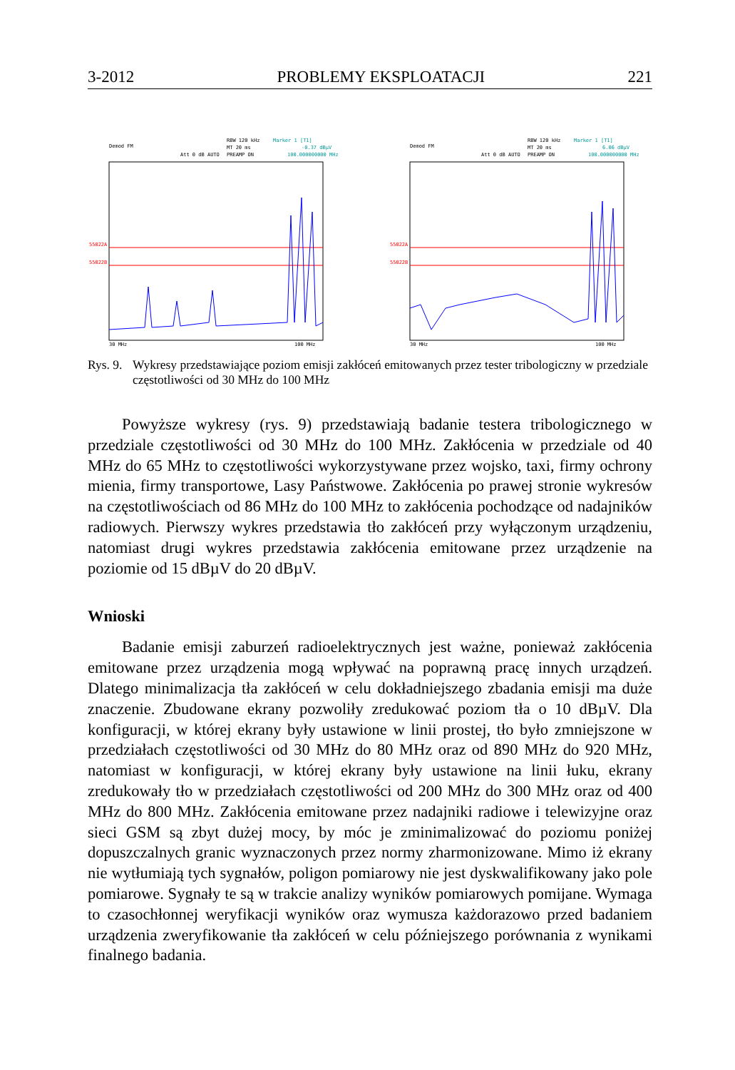3-2012 PROBLEMY EKSPLOATACJI 221
Demod FM
RBW 120 kHz
Marker 1 [T1]
MT 20 ms
-0.37 dBµV
Att 0 dB AUTO
PREAMP ON
100.000000000 MHz
55022A
55022B
30 MHz
100 MHz
Demod FM
RBW 120 kHz
Marker 1 [T1]
MT 20 ms
6.06 dBµV
Att 0 dB AUTO
PREAMP ON
100.000000000 MHz
55022A
55022B
30 MHz
100 MHz
Rys. 9. Wykresy przedstawiające poziom emisji zakłóceń emitowanych przez tester tribologiczny w przedziale częstotliwości od 30 MHz do 100 MHz
Powyższe wykresy (rys. 9) przedstawiają badanie testera tribologicznego w przedziale częstotliwości od 30 MHz do 100 MHz. Zakłócenia w przedziale od 40 MHz do 65 MHz to częstotliwości wykorzystywane przez wojsko, taxi, firmy ochrony mienia, firmy transportowe, Lasy Państwowe. Zakłócenia po prawej stronie wykresów na częstotliwościach od 86 MHz do 100 MHz to zakłócenia pochodzące od nadajników radiowych. Pierwszy wykres przedstawia tło zakłóceń przy wyłączonym urządzeniu, natomiast drugi wykres przedstawia zakłócenia emitowane przez urządzenie na poziomie od 15 dBµV do 20 dBµV.
Wnioski
Badanie emisji zaburzeń radioelektrycznych jest ważne, ponieważ zakłócenia emitowane przez urządzenia mogą wpływać na poprawną pracę innych urządzeń. Dlatego minimalizacja tła zakłóceń w celu dokładniejszego zbadania emisji ma duże znaczenie. Zbudowane ekrany pozwoliły zredukować poziom tła o 10 dBµV. Dla konfiguracji, w której ekrany były ustawione w linii prostej, tło było zmniejszone w przedziałach częstotliwości od 30 MHz do 80 MHz oraz od 890 MHz do 920 MHz, natomiast w konfiguracji, w której ekrany były ustawione na linii łuku, ekrany zredukowały tło w przedziałach częstotliwości od 200 MHz do 300 MHz oraz od 400 MHz do 800 MHz. Zakłócenia emitowane przez nadajniki radiowe i telewizyjne oraz sieci GSM są zbyt dużej mocy, by móc je zminimalizować do poziomu poniżej dopuszczalnych granic wyznaczonych przez normy zharmonizowane. Mimo iż ekrany nie wytłumiają tych sygnałów, poligon pomiarowy nie jest dyskwalifikowany jako pole pomiarowe. Sygnały te są w trakcie analizy wyników pomiarowych pomijane. Wymaga to czasochłonnej weryfikacji wyników oraz wymusza każdorazowo przed badaniem urządzenia zweryfikowanie tła zakłóceń w celu późniejszego porównania z wynikami finalnego badania.